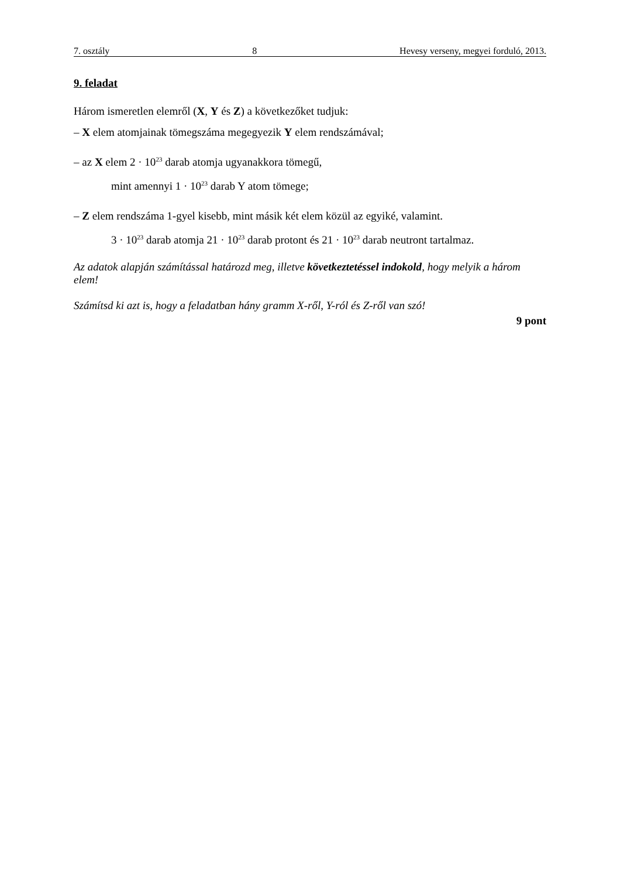7. osztály 8 Hevesy verseny, megyei forduló, 2013.
9. feladat
Három ismeretlen elemről (X, Y és Z) a következőket tudjuk:
– X elem atomjainak tömegszáma megegyezik Y elem rendszámával;
– az X elem 2 · 10<sup>23</sup> darab atomja ugyanakkora tömegű,
mint amennyi 1 · 10<sup>23</sup> darab Y atom tömege;
– Z elem rendszáma 1-gyel kisebb, mint másik két elem közül az egyiké, valamint.
3 · 10<sup>23</sup> darab atomja 21 · 10<sup>23</sup> darab protont és 21 · 10<sup>23</sup> darab neutront tartalmaz.
Az adatok alapján számítással határozd meg, illetve következtetéssel indokold, hogy melyik a három elem!
Számítsd ki azt is, hogy a feladatban hány gramm X-ről, Y-ról és Z-ről van szó!
9 pont